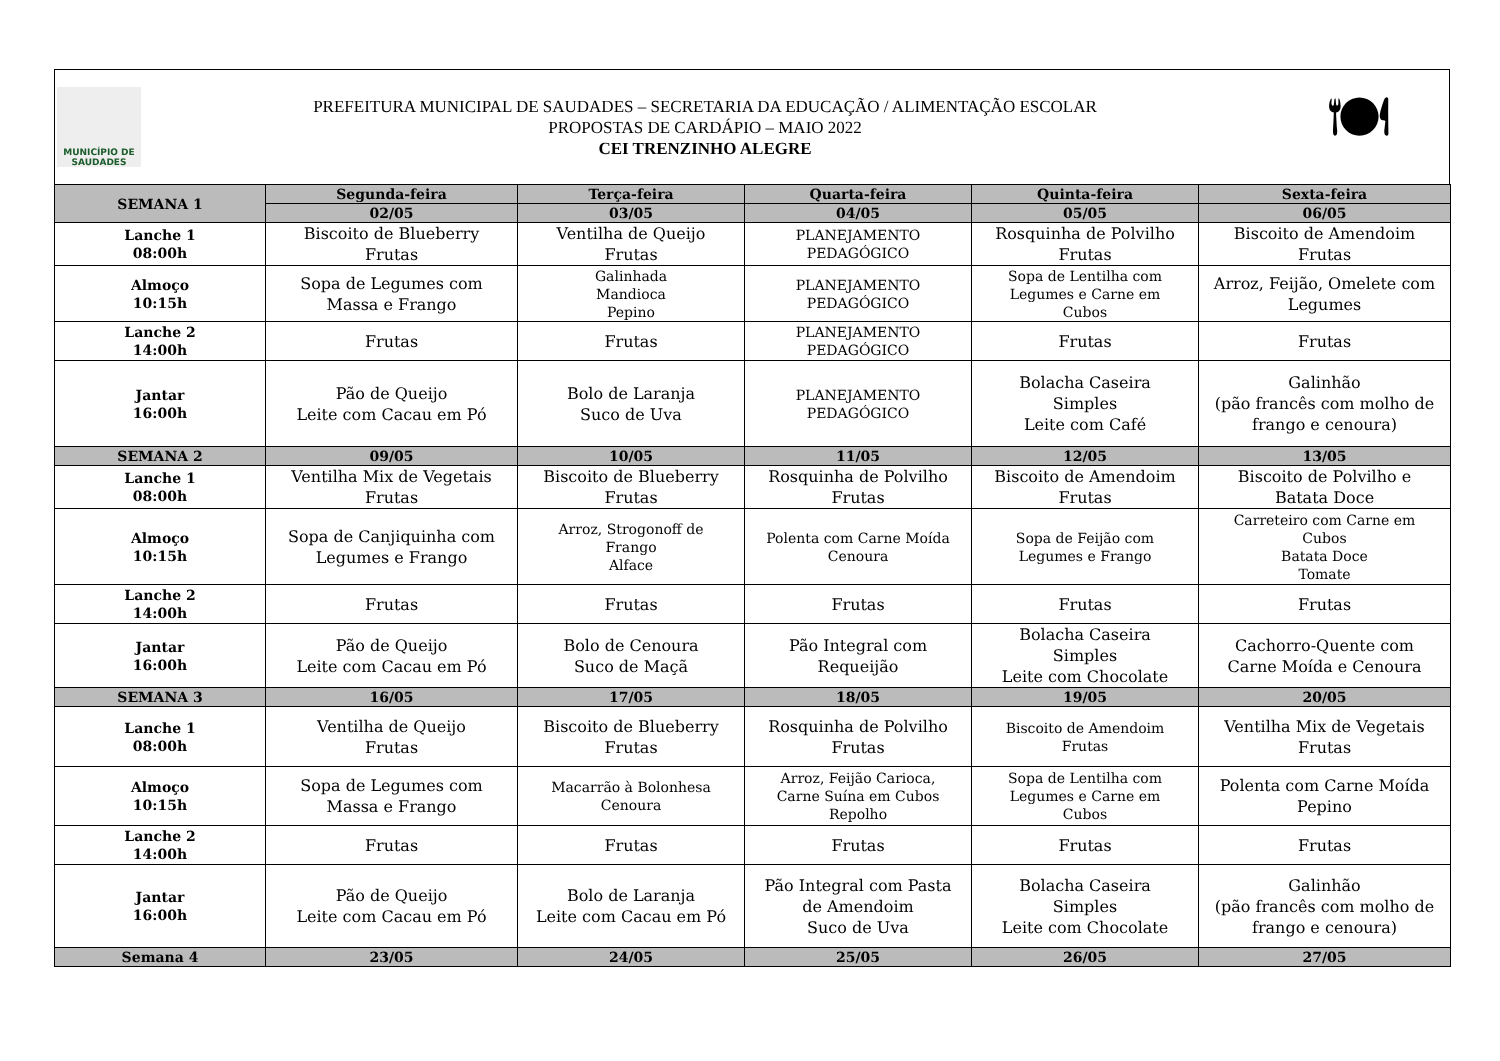MUNICÍPIO DE
SAUDADES
PREFEITURA MUNICIPAL DE SAUDADES – SECRETARIA DA EDUCAÇÃO / ALIMENTAÇÃO ESCOLAR
PROPOSTAS DE CARDÁPIO – MAIO 2022
CEI TRENZINHO ALEGRE
🍽
| SEMANA 1 | Segunda-feira | Terça-feira | Quarta-feira | Quinta-feira | Sexta-feira |
| --- | --- | --- | --- | --- | --- |
| | 02/05 | 03/05 | 04/05 | 05/05 | 06/05 |
| Lanche 1 08:00h | Biscoito de Blueberry Frutas | Ventilha de Queijo Frutas | PLANEJAMENTO PEDAGÓGICO | Rosquinha de Polvilho Frutas | Biscoito de Amendoim Frutas |
| Almoço 10:15h | Sopa de Legumes com Massa e Frango | Galinhada Mandioca Pepino | PLANEJAMENTO PEDAGÓGICO | Sopa de Lentilha com Legumes e Carne em Cubos | Arroz, Feijão, Omelete com Legumes |
| Lanche 2 14:00h | Frutas | Frutas | PLANEJAMENTO PEDAGÓGICO | Frutas | Frutas |
| Jantar 16:00h | Pão de Queijo Leite com Cacau em Pó | Bolo de Laranja Suco de Uva | PLANEJAMENTO PEDAGÓGICO | Bolacha Caseira Simples Leite com Café | Galinhão (pão francês com molho de frango e cenoura) |
| SEMANA 2 | 09/05 | 10/05 | 11/05 | 12/05 | 13/05 |
| Lanche 1 08:00h | Ventilha Mix de Vegetais Frutas | Biscoito de Blueberry Frutas | Rosquinha de Polvilho Frutas | Biscoito de Amendoim Frutas | Biscoito de Polvilho e Batata Doce |
| Almoço 10:15h | Sopa de Canjiquinha com Legumes e Frango | Arroz, Strogonoff de Frango Alface | Polenta com Carne Moída Cenoura | Sopa de Feijão com Legumes e Frango | Carreteiro com Carne em Cubos Batata Doce Tomate |
| Lanche 2 14:00h | Frutas | Frutas | Frutas | Frutas | Frutas |
| Jantar 16:00h | Pão de Queijo Leite com Cacau em Pó | Bolo de Cenoura Suco de Maçã | Pão Integral com Requeijão | Bolacha Caseira Simples Leite com Chocolate | Cachorro-Quente com Carne Moída e Cenoura |
| SEMANA 3 | 16/05 | 17/05 | 18/05 | 19/05 | 20/05 |
| Lanche 1 08:00h | Ventilha de Queijo Frutas | Biscoito de Blueberry Frutas | Rosquinha de Polvilho Frutas | Biscoito de Amendoim Frutas | Ventilha Mix de Vegetais Frutas |
| Almoço 10:15h | Sopa de Legumes com Massa e Frango | Macarrão à Bolonhesa Cenoura | Arroz, Feijão Carioca, Carne Suína em Cubos Repolho | Sopa de Lentilha com Legumes e Carne em Cubos | Polenta com Carne Moída Pepino |
| Lanche 2 14:00h | Frutas | Frutas | Frutas | Frutas | Frutas |
| Jantar 16:00h | Pão de Queijo Leite com Cacau em Pó | Bolo de Laranja Leite com Cacau em Pó | Pão Integral com Pasta de Amendoim Suco de Uva | Bolacha Caseira Simples Leite com Chocolate | Galinhão (pão francês com molho de frango e cenoura) |
| Semana 4 | 23/05 | 24/05 | 25/05 | 26/05 | 27/05 |